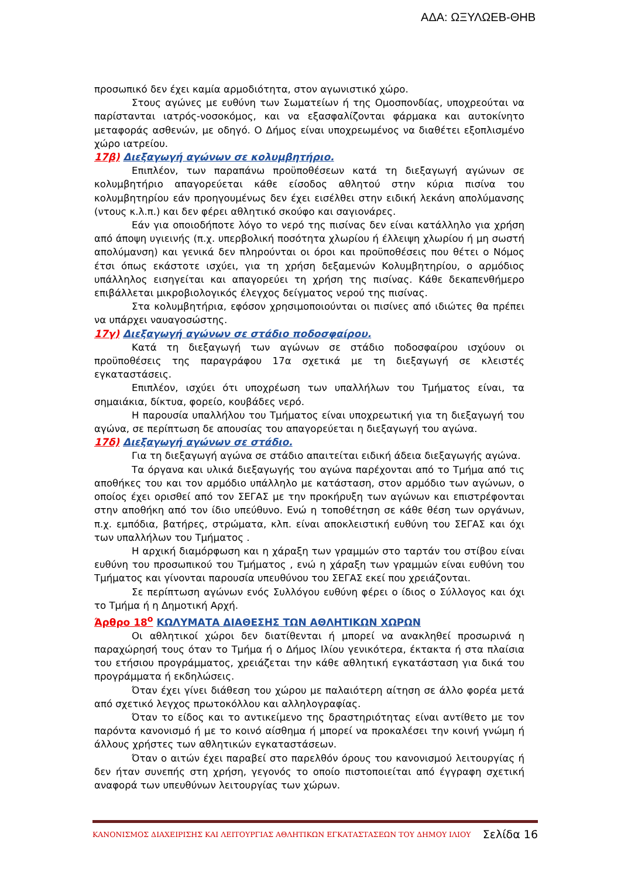ΑΔΑ: ΩΞΥΛΩΕΒ-ΘΗΒ
προσωπικό δεν έχει καμία αρμοδιότητα, στον αγωνιστικό χώρο.
Στους αγώνες με ευθύνη των Σωματείων ή της Ομοσπονδίας, υποχρεούται να παρίστανται ιατρός-νοσοκόμος, και να εξασφαλίζονται φάρμακα και αυτοκίνητο μεταφοράς ασθενών, με οδηγό. Ο Δήμος είναι υποχρεωμένος να διαθέτει εξοπλισμένο χώρο ιατρείου.
17β) Διεξαγωγή αγώνων σε κολυμβητήριο.
Επιπλέον, των παραπάνω προϋποθέσεων κατά τη διεξαγωγή αγώνων σε κολυμβητήριο απαγορεύεται κάθε είσοδος αθλητού στην κύρια πισίνα του κολυμβητηρίου εάν προηγουμένως δεν έχει εισέλθει στην ειδική λεκάνη απολύμανσης (ντους κ.λ.π.) και δεν φέρει αθλητικό σκούφο και σαγιονάρες.
Εάν για οποιοδήποτε λόγο το νερό της πισίνας δεν είναι κατάλληλο για χρήση από άποψη υγιεινής (π.χ. υπερβολική ποσότητα χλωρίου ή έλλειψη χλωρίου ή μη σωστή απολύμανση) και γενικά δεν πληρούνται οι όροι και προϋποθέσεις που θέτει ο Νόμος έτσι όπως εκάστοτε ισχύει, για τη χρήση δεξαμενών Κολυμβητηρίου, ο αρμόδιος υπάλληλος εισηγείται και απαγορεύει τη χρήση της πισίνας. Κάθε δεκαπενθήμερο επιβάλλεται μικροβιολογικός έλεγχος δείγματος νερού της πισίνας.
Στα κολυμβητήρια, εφόσον χρησιμοποιούνται οι πισίνες από ιδιώτες θα πρέπει να υπάρχει ναυαγοσώστης.
17γ) Διεξαγωγή αγώνων σε στάδιο ποδοσφαίρου.
Κατά τη διεξαγωγή των αγώνων σε στάδιο ποδοσφαίρου ισχύουν οι προϋποθέσεις της παραγράφου 17α σχετικά με τη διεξαγωγή σε κλειστές εγκαταστάσεις.
Επιπλέον, ισχύει ότι υποχρέωση των υπαλλήλων του Τμήματος είναι, τα σημαιάκια, δίκτυα, φορείο, κουβάδες νερό.
Η παρουσία υπαλλήλου του Τμήματος είναι υποχρεωτική για τη διεξαγωγή του αγώνα, σε περίπτωση δε απουσίας του απαγορεύεται η διεξαγωγή του αγώνα.
17δ) Διεξαγωγή αγώνων σε στάδιο.
Για τη διεξαγωγή αγώνα σε στάδιο απαιτείται ειδική άδεια διεξαγωγής αγώνα.
Τα όργανα και υλικά διεξαγωγής του αγώνα παρέχονται από το Τμήμα από τις αποθήκες του και τον αρμόδιο υπάλληλο με κατάσταση, στον αρμόδιο των αγώνων, ο οποίος έχει ορισθεί από τον ΣΕΓΑΣ με την προκήρυξη των αγώνων και επιστρέφονται στην αποθήκη από τον ίδιο υπεύθυνο. Ενώ η τοποθέτηση σε κάθε θέση των οργάνων, π.χ. εμπόδια, βατήρες, στρώματα, κλπ. είναι αποκλειστική ευθύνη του ΣΕΓΑΣ και όχι των υπαλλήλων του Τμήματος .
Η αρχική διαμόρφωση και η χάραξη των γραμμών στο ταρτάν του στίβου είναι ευθύνη του προσωπικού του Τμήματος , ενώ η χάραξη των γραμμών είναι ευθύνη του Τμήματος και γίνονται παρουσία υπευθύνου του ΣΕΓΑΣ εκεί που χρειάζονται.
Σε περίπτωση αγώνων ενός Συλλόγου ευθύνη φέρει ο ίδιος ο Σύλλογος και όχι το Τμήμα ή η Δημοτική Αρχή.
Άρθρο 18<sup>ο</sup> ΚΩΛΥΜΑΤΑ ΔΙΑΘΕΣΗΣ ΤΩΝ ΑΘΛΗΤΙΚΩΝ ΧΩΡΩΝ
Οι αθλητικοί χώροι δεν διατίθενται ή μπορεί να ανακληθεί προσωρινά η παραχώρησή τους όταν το Τμήμα ή ο Δήμος Ιλίου γενικότερα, έκτακτα ή στα πλαίσια του ετήσιου προγράμματος, χρειάζεται την κάθε αθλητική εγκατάσταση για δικά του προγράμματα ή εκδηλώσεις.
Όταν έχει γίνει διάθεση του χώρου με παλαιότερη αίτηση σε άλλο φορέα μετά από σχετικό λεγχος πρωτοκόλλου και αλληλογραφίας.
Όταν το είδος και το αντικείμενο της δραστηριότητας είναι αντίθετο με τον παρόντα κανονισμό ή με το κοινό αίσθημα ή μπορεί να προκαλέσει την κοινή γνώμη ή άλλους χρήστες των αθλητικών εγκαταστάσεων.
Όταν ο αιτών έχει παραβεί στο παρελθόν όρους του κανονισμού λειτουργίας ή δεν ήταν συνεπής στη χρήση, γεγονός το οποίο πιστοποιείται από έγγραφη σχετική αναφορά των υπευθύνων λειτουργίας των χώρων.
ΚΑΝΟΝΙΣΜΟΣ ΔΙΑΧΕΙΡΙΣΗΣ ΚΑΙ ΛΕΙΤΟΥΡΓΙΑΣ ΑΘΛΗΤΙΚΩΝ ΕΓΚΑΤΑΣΤΑΣΕΩΝ ΤΟΥ ΔΗΜΟΥ ΙΛΙΟΥ Σελίδα 16